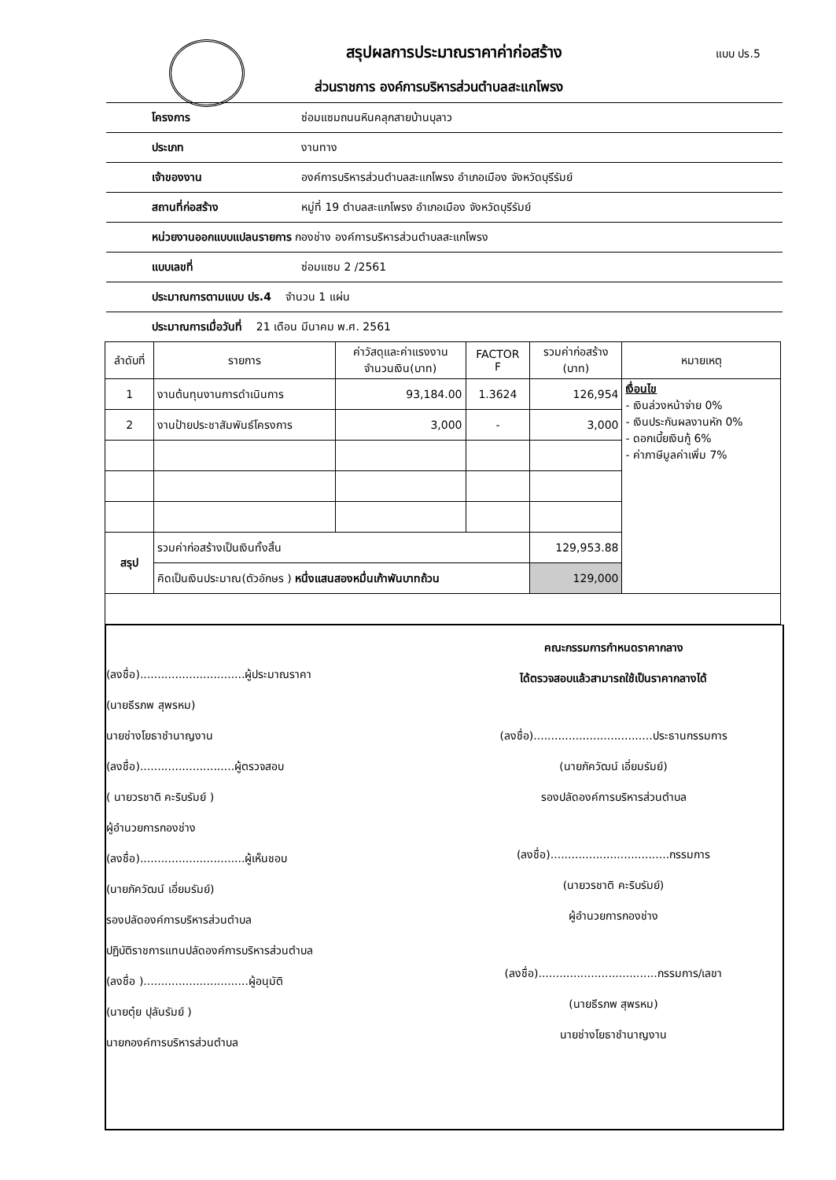สรุปผลการประมาณราคาค่าก่อสร้าง แบบ ปร.5
ส่วนราชการ องค์การบริหารส่วนตำบลสะแกโพรง
โครงการ ซ่อมแซมถนนหินคลุกสายบ้านบุลาว
ประเภท งานทาง
เจ้าของงาน องค์การบริหารส่วนตำบลสะแกโพรง อำเภอเมือง จังหวัดบุรีรัมย์
สถานที่ก่อสร้าง หมู่ที่ 19 ตำบลสะแกโพรง อำเภอเมือง จังหวัดบุรีรัมย์
หน่วยงานออกแบบแปลนรายการ กองช่าง องค์การบริหารส่วนตำบลสะแกโพรง
แบบเลขที่ ซ่อมแซม 2 /2561
ประมาณการตามแบบ ปร.4 จำนวน 1 แผ่น
ประมาณการเมื่อวันที่ 21 เดือน มีนาคม พ.ศ. 2561
| ลำดับที่ | รายการ | ค่าวัสดุและค่าแรงงาน จำนวนเงิน(บาท) | FACTOR F | รวมค่าก่อสร้าง (บาท) | หมายเหตุ |
| --- | --- | --- | --- | --- | --- |
| 1 | งานต้นทุนงานการดำเนินการ | 93,184.00 | 1.3624 | 126,954 | เงื่อนไข - เงินล่วงหน้าจ่าย 0% - เงินประกันผลงานหัก 0% - ดอกเบี้ยเงินกู้ 6% - ค่าภาษีมูลค่าเพิ่ม 7% |
| 2 | งานป้ายประชาสัมพันธ์โครงการ | 3,000 | - | 3,000 | |
| สรุป | รวมค่าก่อสร้างเป็นเงินทั้งสิ้น | | | 129,953.88 | |
| | คิดเป็นเงินประมาณ(ตัวอักษร ) หนึ่งแสนสองหมื่นเก้าพันบาทถ้วน | | | 129,000 | |
(ลงชื่อ)..............................ผู้ประมาณราคา
(นายธีรภพ สุพรหม)
นายช่างโยธาชำนาญงาน
(ลงชื่อ)...........................ผู้ตรวจสอบ
( นายวรชาติ คะริบรัมย์ )
ผู้อำนวยการกองช่าง
(ลงชื่อ)..............................ผู้เห็นชอบ
(นายภัควัฒน์ เอี่ยมรัมย์)
รองปลัดองค์การบริหารส่วนตำบล
ปฏิบัติราชการแทนปลัดองค์การบริหารส่วนตำบล
(ลงชื่อ )..............................ผู้อนุมัติ
(นายตุ๋ย ปุลันรัมย์ )
นายกองค์การบริหารส่วนตำบล
คณะกรรมการกำหนดราคากลาง
ได้ตรวจสอบแล้วสามารถใช้เป็นราคากลางได้
(ลงชื่อ)..................................ประธานกรรมการ
(นายภัควัฒน์ เอี่ยมรัมย์)
รองปลัดองค์การบริหารส่วนตำบล
(ลงชื่อ)..................................กรรมการ
(นายวรชาติ คะริบรัมย์)
ผู้อำนวยการกองช่าง
(ลงชื่อ)..................................กรรมการ/เลขา
(นายธีรภพ สุพรหม)
นายช่างโยธาชำนาญงาน